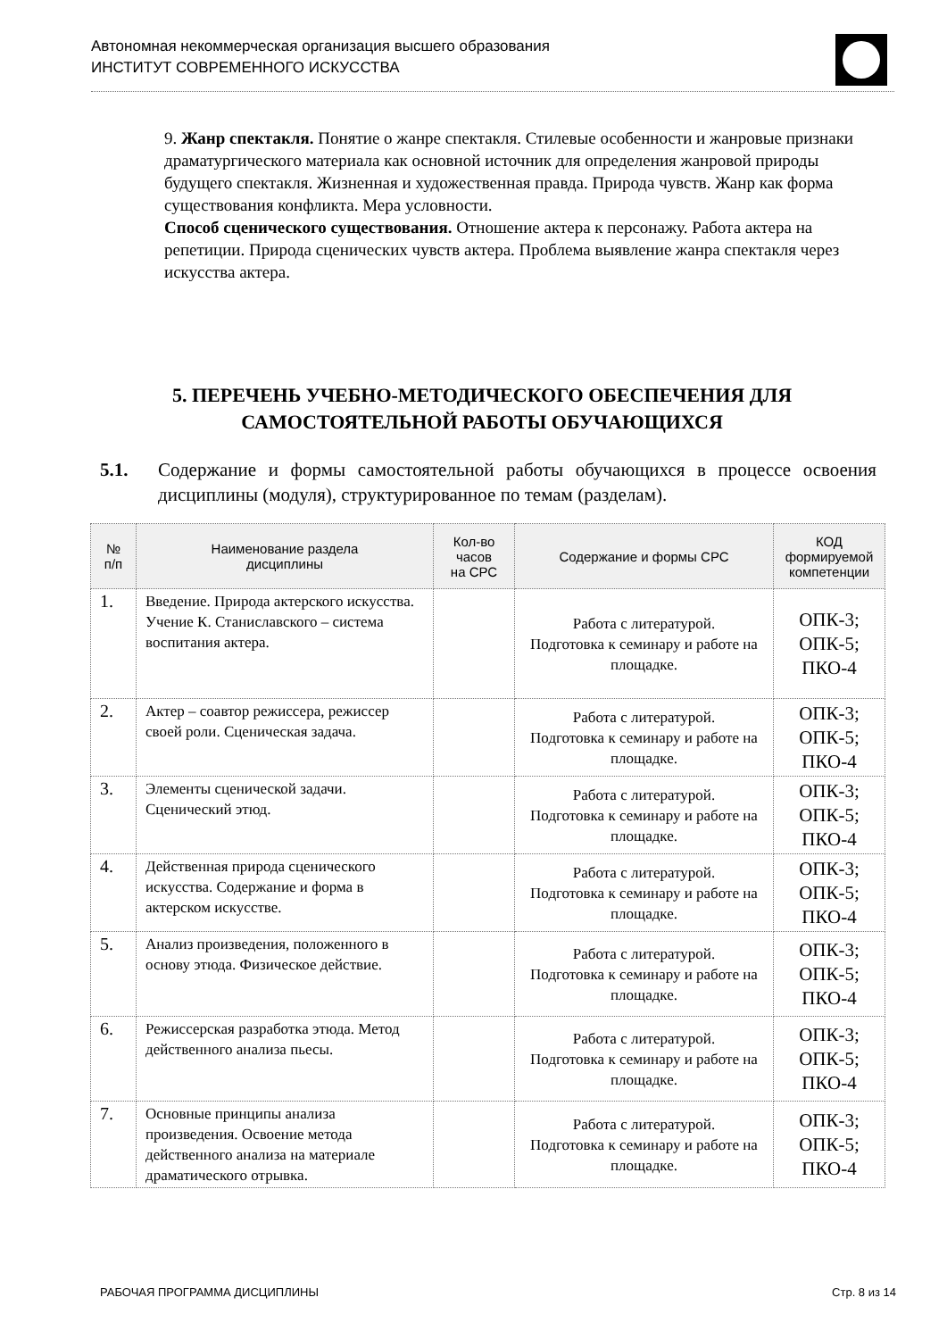Автономная некоммерческая организация высшего образования
ИНСТИТУТ СОВРЕМЕННОГО ИСКУССТВА
9. Жанр спектакля. Понятие о жанре спектакля. Стилевые особенности и жанровые признаки драматургического материала как основной источник для определения жанровой природы будущего спектакля. Жизненная и художественная правда. Природа чувств. Жанр как форма существования конфликта. Мера условности.
Способ сценического существования. Отношение актера к персонажу. Работа актера на репетиции. Природа сценических чувств актера. Проблема выявление жанра спектакля через искусства актера.
5. ПЕРЕЧЕНЬ УЧЕБНО-МЕТОДИЧЕСКОГО ОБЕСПЕЧЕНИЯ ДЛЯ САМОСТОЯТЕЛЬНОЙ РАБОТЫ ОБУЧАЮЩИХСЯ
5.1. Содержание и формы самостоятельной работы обучающихся в процессе освоения дисциплины (модуля), структурированное по темам (разделам).
| № п/п | Наименование раздела дисциплины | Кол-во часов на СРС | Содержание и формы СРС | КОД формируемой компетенции |
| --- | --- | --- | --- | --- |
| 1. | Введение. Природа актерского искусства. Учение К. Станиславского – система воспитания актера. | | Работа с литературой. Подготовка к семинару и работе на площадке. | ОПК-3; ОПК-5; ПКО-4 |
| 2. | Актер – соавтор режиссера, режиссер своей роли. Сценическая задача. | | Работа с литературой. Подготовка к семинару и работе на площадке. | ОПК-3; ОПК-5; ПКО-4 |
| 3. | Элементы сценической задачи. Сценический этюд. | | Работа с литературой. Подготовка к семинару и работе на площадке. | ОПК-3; ОПК-5; ПКО-4 |
| 4. | Действенная природа сценического искусства. Содержание и форма в актерском искусстве. | | Работа с литературой. Подготовка к семинару и работе на площадке. | ОПК-3; ОПК-5; ПКО-4 |
| 5. | Анализ произведения, положенного в основу этюда. Физическое действие. | | Работа с литературой. Подготовка к семинару и работе на площадке. | ОПК-3; ОПК-5; ПКО-4 |
| 6. | Режиссерская разработка этюда. Метод действенного анализа пьесы. | | Работа с литературой. Подготовка к семинару и работе на площадке. | ОПК-3; ОПК-5; ПКО-4 |
| 7. | Основные принципы анализа произведения. Освоение метода действенного анализа на материале драматического отрывка. | | Работа с литературой. Подготовка к семинару и работе на площадке. | ОПК-3; ОПК-5; ПКО-4 |
РАБОЧАЯ ПРОГРАММА ДИСЦИПЛИНЫ Стр. 8 из 14